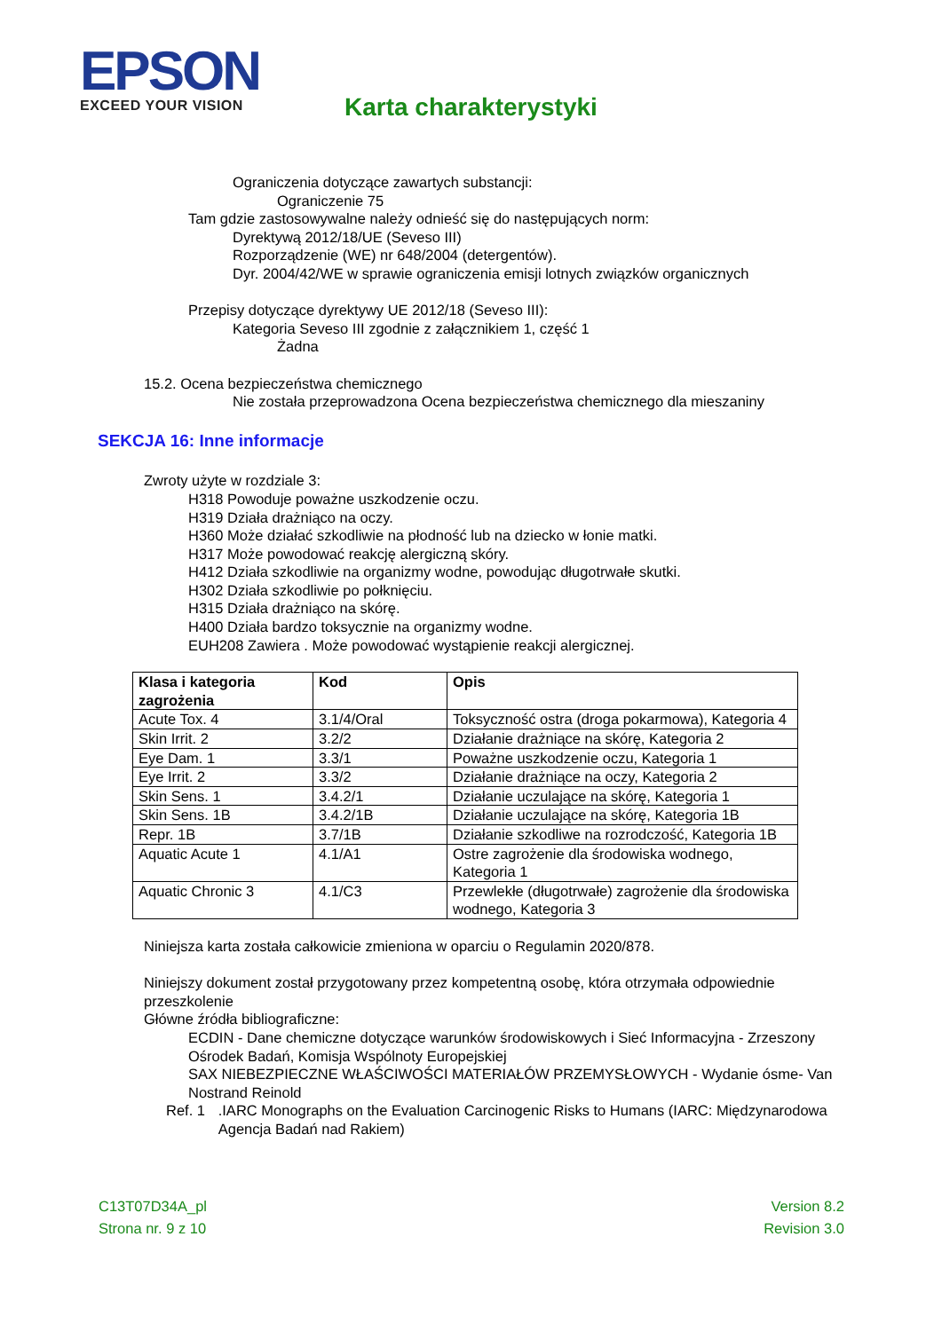EPSON
EXCEED YOUR VISION
Karta charakterystyki
Ograniczenia dotyczące zawartych substancji:
Ograniczenie 75
Tam gdzie zastosowywalne należy odnieść się do następujących norm:
Dyrektywą 2012/18/UE (Seveso III)
Rozporządzenie (WE) nr 648/2004 (detergentów).
Dyr. 2004/42/WE w sprawie ograniczenia emisji lotnych związków organicznych
Przepisy dotyczące dyrektywy UE 2012/18 (Seveso III):
Kategoria Seveso III zgodnie z załącznikiem 1, część 1
Żadna
15.2. Ocena bezpieczeństwa chemicznego
Nie została przeprowadzona Ocena bezpieczeństwa chemicznego dla mieszaniny
SEKCJA 16: Inne informacje
Zwroty użyte w rozdziale 3:
H318 Powoduje poważne uszkodzenie oczu.
H319 Działa drażniąco na oczy.
H360 Może działać szkodliwie na płodność lub na dziecko w łonie matki.
H317 Może powodować reakcję alergiczną skóry.
H412 Działa szkodliwie na organizmy wodne, powodując długotrwałe skutki.
H302 Działa szkodliwie po połknięciu.
H315 Działa drażniąco na skórę.
H400 Działa bardzo toksycznie na organizmy wodne.
EUH208 Zawiera . Może powodować wystąpienie reakcji alergicznej.
| Klasa i kategoria zagrożenia | Kod | Opis |
| --- | --- | --- |
| Acute Tox. 4 | 3.1/4/Oral | Toksyczność ostra (droga pokarmowa), Kategoria 4 |
| Skin Irrit. 2 | 3.2/2 | Działanie drażniące na skórę, Kategoria 2 |
| Eye Dam. 1 | 3.3/1 | Poważne uszkodzenie oczu, Kategoria 1 |
| Eye Irrit. 2 | 3.3/2 | Działanie drażniące na oczy, Kategoria 2 |
| Skin Sens. 1 | 3.4.2/1 | Działanie uczulające na skórę, Kategoria 1 |
| Skin Sens. 1B | 3.4.2/1B | Działanie uczulające na skórę, Kategoria 1B |
| Repr. 1B | 3.7/1B | Działanie szkodliwe na rozrodczość, Kategoria 1B |
| Aquatic Acute 1 | 4.1/A1 | Ostre zagrożenie dla środowiska wodnego, Kategoria 1 |
| Aquatic Chronic 3 | 4.1/C3 | Przewlekłe (długotrwałe) zagrożenie dla środowiska wodnego, Kategoria 3 |
Niniejsza karta została całkowicie zmieniona w oparciu o Regulamin 2020/878.
Niniejszy dokument został przygotowany przez kompetentną osobę, która otrzymała odpowiednie przeszkolenie
Główne źródła bibliograficzne:
ECDIN - Dane chemiczne dotyczące warunków środowiskowych i Sieć Informacyjna - Zrzeszony Ośrodek Badań, Komisja Wspólnoty Europejskiej
SAX NIEBEZPIECZNE WŁAŚCIWOŚCI MATERIAŁÓW PRZEMYSŁOWYCH - Wydanie ósme- Van Nostrand Reinold
Ref. 1.IARC Monographs on the Evaluation Carcinogenic Risks to Humans (IARC: Międzynarodowa Agencja Badań nad Rakiem)
Version 8.2
Revision 3.0
C13T07D34A_pl
Strona nr. 9 z 10